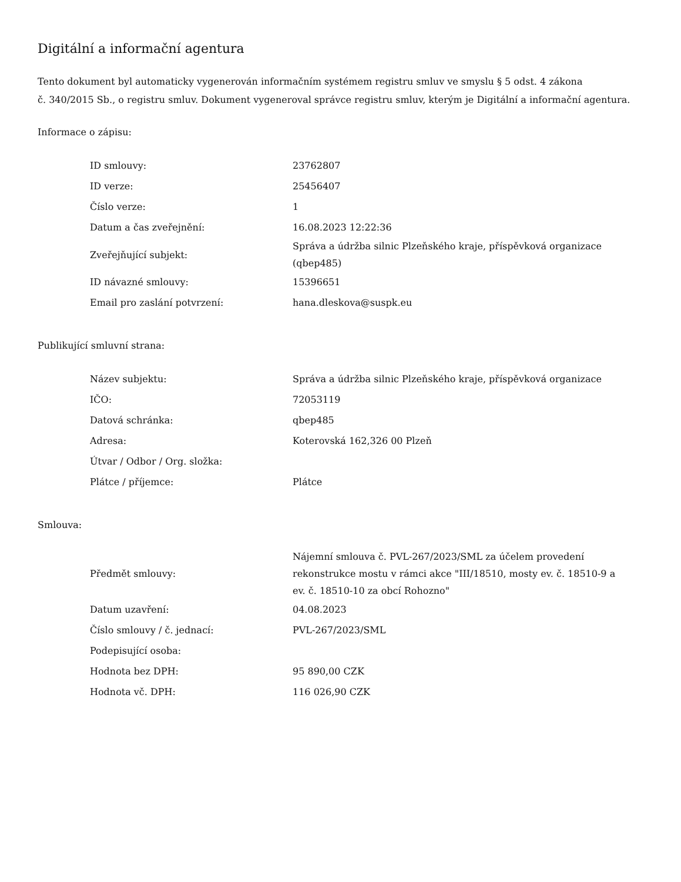Digitální a informační agentura
Tento dokument byl automaticky vygenerován informačním systémem registru smluv ve smyslu § 5 odst. 4 zákona
č. 340/2015 Sb., o registru smluv. Dokument vygeneroval správce registru smluv, kterým je Digitální a informační agentura.
Informace o zápisu:
| ID smlouvy: | 23762807 |
| ID verze: | 25456407 |
| Číslo verze: | 1 |
| Datum a čas zveřejnění: | 16.08.2023 12:22:36 |
| Zveřejňující subjekt: | Správa a údržba silnic Plzeňského kraje, příspěvková organizace (qbep485) |
| ID návazné smlouvy: | 15396651 |
| Email pro zaslání potvrzení: | hana.dleskova@suspk.eu |
Publikující smluvní strana:
| Název subjektu: | Správa a údržba silnic Plzeňského kraje, příspěvková organizace |
| IČO: | 72053119 |
| Datová schránka: | qbep485 |
| Adresa: | Koterovská 162,326 00 Plzeň |
| Útvar / Odbor / Org. složka: | |
| Plátce / příjemce: | Plátce |
Smlouva:
| Předmět smlouvy: | Nájemní smlouva č. PVL-267/2023/SML za účelem provedení rekonstrukce mostu v rámci akce "III/18510, mosty ev. č. 18510-9 a ev. č. 18510-10 za obcí Rohozno" |
| Datum uzavření: | 04.08.2023 |
| Číslo smlouvy / č. jednací: | PVL-267/2023/SML |
| Podepisující osoba: | |
| Hodnota bez DPH: | 95 890,00 CZK |
| Hodnota vč. DPH: | 116 026,90 CZK |